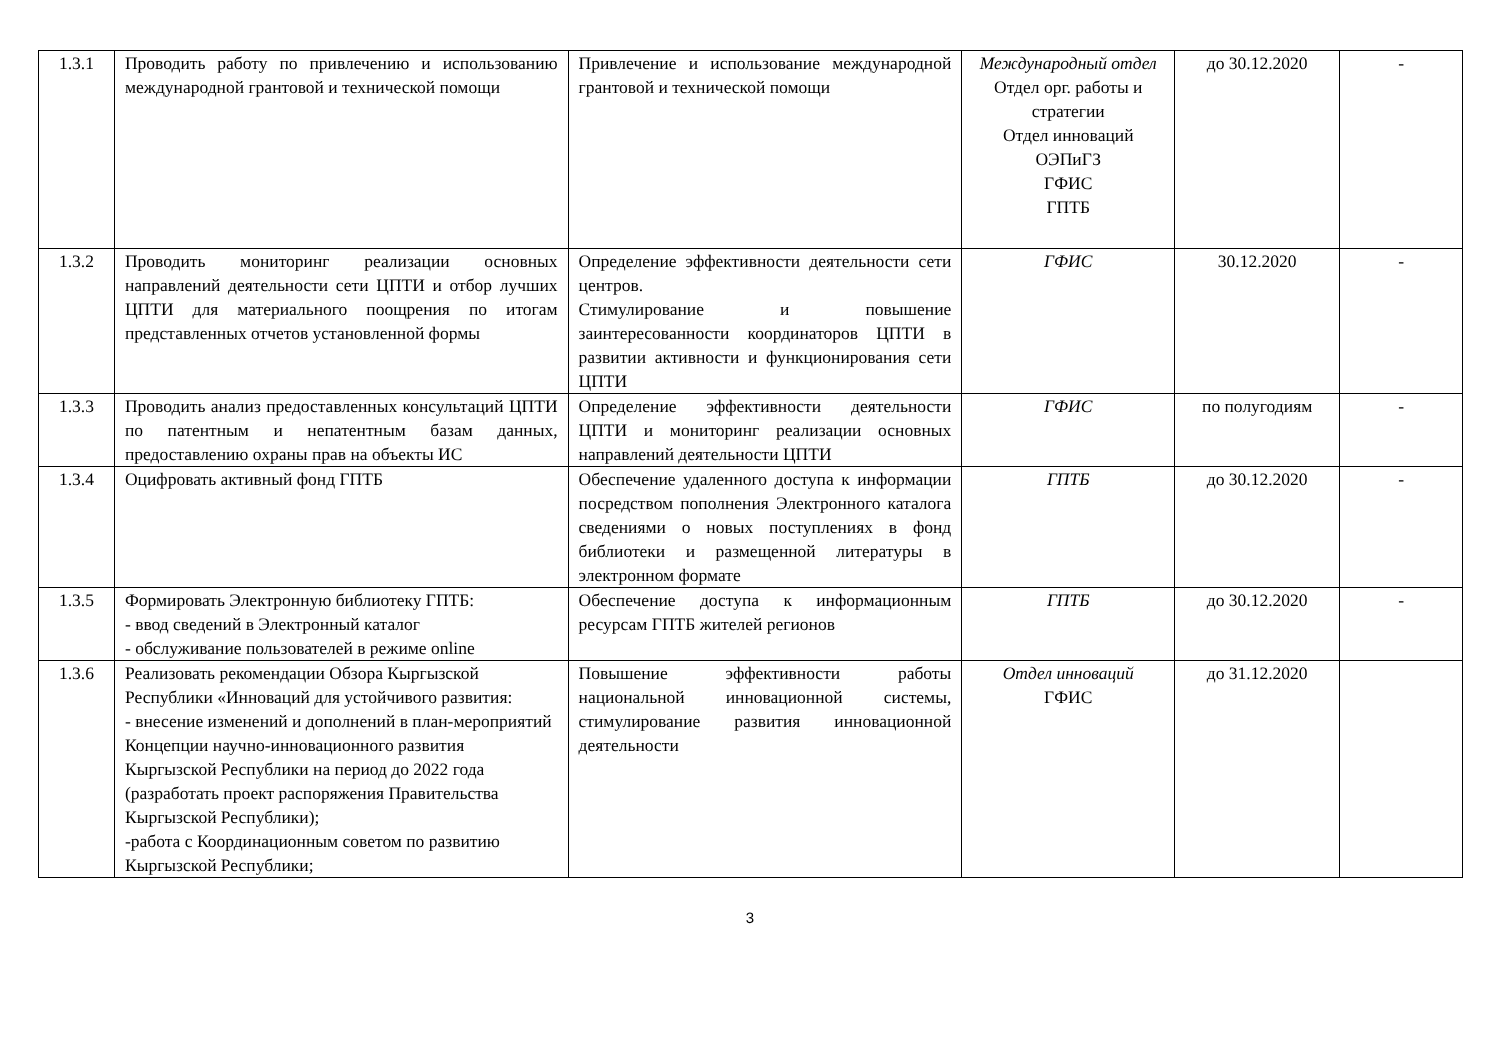| 1.3.1 | Проводить работу по привлечению и использованию международной грантовой и технической помощи | Привлечение и использование международной грантовой и технической помощи | Международный отдел Отдел орг. работы и стратегии Отдел инноваций ОЭПиГЗ ГФИС ГПТБ | до 30.12.2020 | - |
| 1.3.2 | Проводить мониторинг реализации основных направлений деятельности сети ЦПТИ и отбор лучших ЦПТИ для материального поощрения по итогам представленных отчетов установленной формы | Определение эффективности деятельности сети центров. Стимулирование и повышение заинтересованности координаторов ЦПТИ в развитии активности и функционирования сети ЦПТИ | ГФИС | 30.12.2020 | - |
| 1.3.3 | Проводить анализ предоставленных консультаций ЦПТИ по патентным и непатентным базам данных, предоставлению охраны прав на объекты ИС | Определение эффективности деятельности ЦПТИ и мониторинг реализации основных направлений деятельности ЦПТИ | ГФИС | по полугодиям | - |
| 1.3.4 | Оцифровать активный фонд ГПТБ | Обеспечение удаленного доступа к информации посредством пополнения Электронного каталога сведениями о новых поступлениях в фонд библиотеки и размещенной литературы в электронном формате | ГПТБ | до 30.12.2020 | - |
| 1.3.5 | Формировать Электронную библиотеку ГПТБ: - ввод сведений в Электронный каталог - обслуживание пользователей в режиме online | Обеспечение доступа к информационным ресурсам ГПТБ жителей регионов | ГПТБ | до 30.12.2020 | - |
| 1.3.6 | Реализовать рекомендации Обзора Кыргызской Республики «Инноваций для устойчивого развития: - внесение изменений и дополнений в план-мероприятий Концепции научно-инновационного развития Кыргызской Республики на период до 2022 года (разработать проект распоряжения Правительства Кыргызской Республики); -работа с Координационным советом по развитию Кыргызской Республики; | Повышение эффективности работы национальной инновационной системы, стимулирование развития инновационной деятельности | Отдел инноваций ГФИС | до 31.12.2020 | |
3